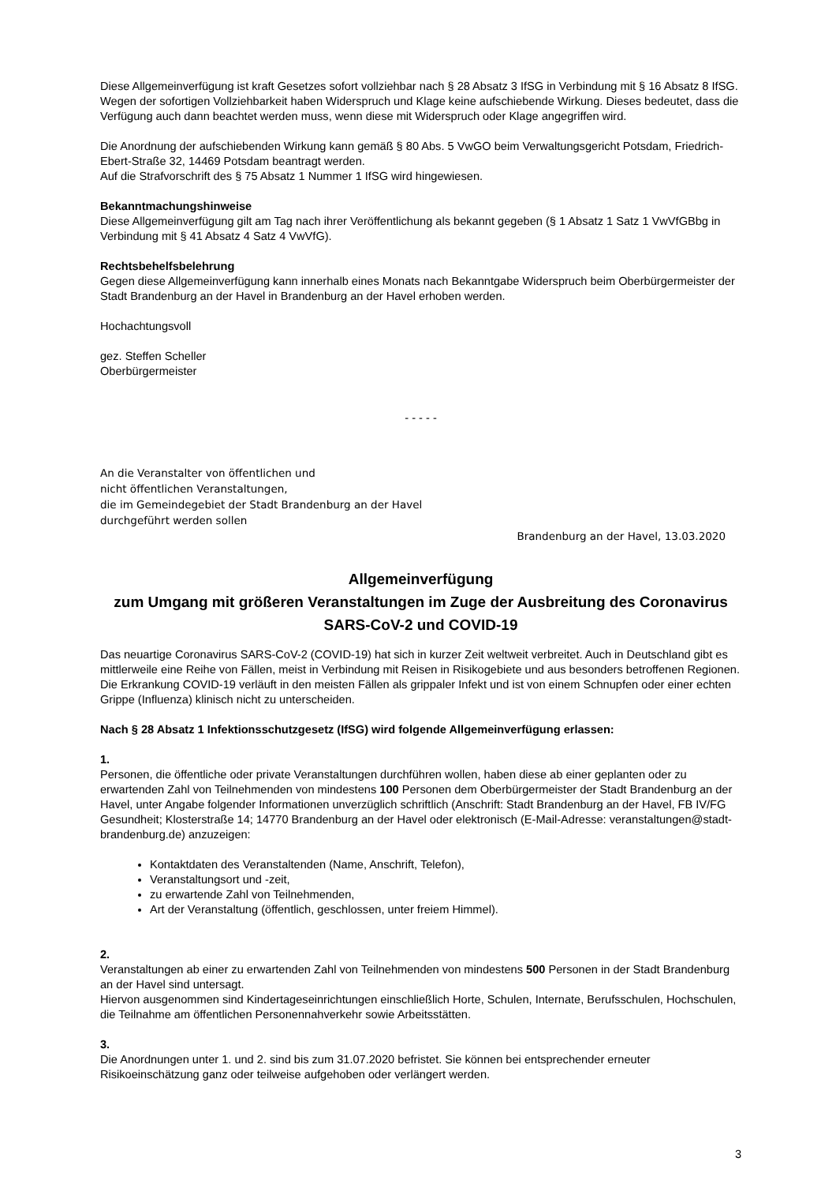Diese Allgemeinverfügung ist kraft Gesetzes sofort vollziehbar nach § 28 Absatz 3 IfSG in Verbindung mit § 16 Absatz 8 IfSG. Wegen der sofortigen Vollziehbarkeit haben Widerspruch und Klage keine aufschiebende Wirkung. Dieses bedeutet, dass die Verfügung auch dann beachtet werden muss, wenn diese mit Widerspruch oder Klage angegriffen wird.
Die Anordnung der aufschiebenden Wirkung kann gemäß § 80 Abs. 5 VwGO beim Verwaltungsgericht Potsdam, Friedrich-Ebert-Straße 32, 14469 Potsdam beantragt werden.
Auf die Strafvorschrift des § 75 Absatz 1 Nummer 1 IfSG wird hingewiesen.
Bekanntmachungshinweise
Diese Allgemeinverfügung gilt am Tag nach ihrer Veröffentlichung als bekannt gegeben (§ 1 Absatz 1 Satz 1 VwVfGBbg in Verbindung mit § 41 Absatz 4 Satz 4 VwVfG).
Rechtsbehelfsbelehrung
Gegen diese Allgemeinverfügung kann innerhalb eines Monats nach Bekanntgabe Widerspruch beim Oberbürgermeister der Stadt Brandenburg an der Havel in Brandenburg an der Havel erhoben werden.
Hochachtungsvoll
gez. Steffen Scheller
Oberbürgermeister
- - - - -
An die Veranstalter von öffentlichen und
nicht öffentlichen Veranstaltungen,
die im Gemeindegebiet der Stadt Brandenburg an der Havel
durchgeführt werden sollen
Brandenburg an der Havel, 13.03.2020
Allgemeinverfügung
zum Umgang mit größeren Veranstaltungen im Zuge der Ausbreitung des Coronavirus SARS-CoV-2 und COVID-19
Das neuartige Coronavirus SARS-CoV-2 (COVID-19) hat sich in kurzer Zeit weltweit verbreitet. Auch in Deutschland gibt es mittlerweile eine Reihe von Fällen, meist in Verbindung mit Reisen in Risikogebiete und aus besonders betroffenen Regionen. Die Erkrankung COVID-19 verläuft in den meisten Fällen als grippaler Infekt und ist von einem Schnupfen oder einer echten Grippe (Influenza) klinisch nicht zu unterscheiden.
Nach § 28 Absatz 1 Infektionsschutzgesetz (IfSG) wird folgende Allgemeinverfügung erlassen:
1.
Personen, die öffentliche oder private Veranstaltungen durchführen wollen, haben diese ab einer geplanten oder zu erwartenden Zahl von Teilnehmenden von mindestens 100 Personen dem Oberbürgermeister der Stadt Brandenburg an der Havel, unter Angabe folgender Informationen unverzüglich schriftlich (Anschrift: Stadt Brandenburg an der Havel, FB IV/FG Gesundheit; Klosterstraße 14; 14770 Brandenburg an der Havel oder elektronisch (E-Mail-Adresse: veranstaltungen@stadt-brandenburg.de) anzuzeigen:
Kontaktdaten des Veranstaltenden (Name, Anschrift, Telefon),
Veranstaltungsort und -zeit,
zu erwartende Zahl von Teilnehmenden,
Art der Veranstaltung (öffentlich, geschlossen, unter freiem Himmel).
2.
Veranstaltungen ab einer zu erwartenden Zahl von Teilnehmenden von mindestens 500 Personen in der Stadt Brandenburg an der Havel sind untersagt.
Hiervon ausgenommen sind Kindertageseinrichtungen einschließlich Horte, Schulen, Internate, Berufsschulen, Hochschulen, die Teilnahme am öffentlichen Personennahverkehr sowie Arbeitsstätten.
3.
Die Anordnungen unter 1. und 2. sind bis zum 31.07.2020 befristet. Sie können bei entsprechender erneuter Risikoeinschätzung ganz oder teilweise aufgehoben oder verlängert werden.
3